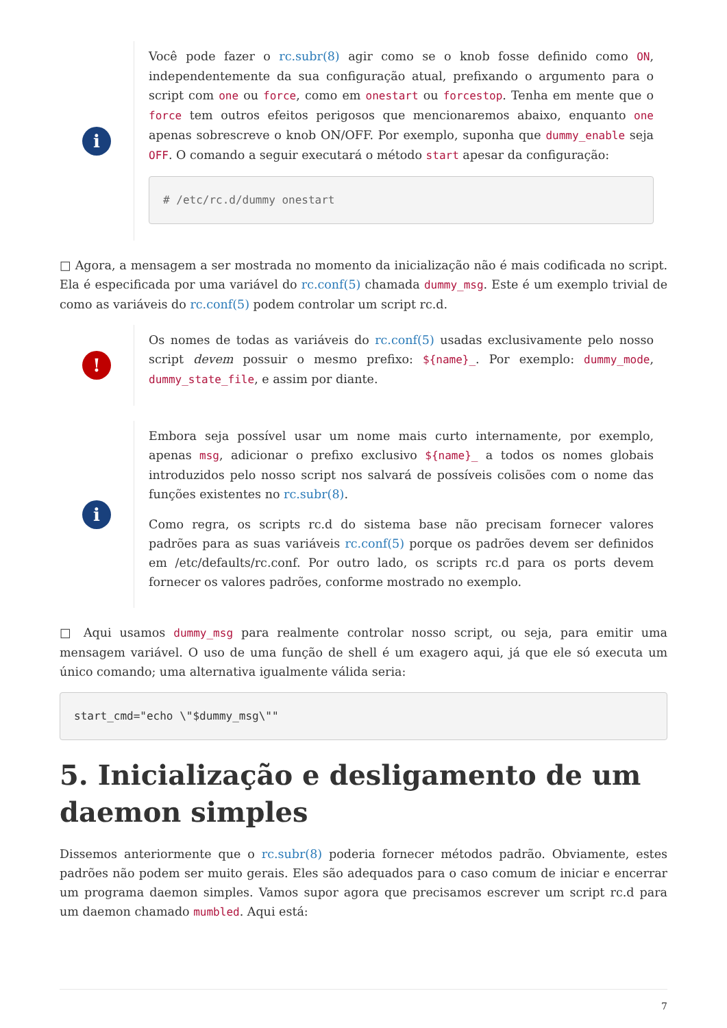i
Você pode fazer o rc.subr(8) agir como se o knob fosse definido como ON, independentemente da sua configuração atual, prefixando o argumento para o script com one ou force, como em onestart ou forcestop. Tenha em mente que o force tem outros efeitos perigosos que mencionaremos abaixo, enquanto one apenas sobrescreve o knob ON/OFF. Por exemplo, suponha que dummy_enable seja OFF. O comando a seguir executará o método start apesar da configuração:
# /etc/rc.d/dummy onestart
□ Agora, a mensagem a ser mostrada no momento da inicialização não é mais codificada no script. Ela é especificada por uma variável do rc.conf(5) chamada dummy_msg. Este é um exemplo trivial de como as variáveis do rc.conf(5) podem controlar um script rc.d.
!
Os nomes de todas as variáveis do rc.conf(5) usadas exclusivamente pelo nosso script devem possuir o mesmo prefixo: ${name}_. Por exemplo: dummy_mode, dummy_state_file, e assim por diante.
i
Embora seja possível usar um nome mais curto internamente, por exemplo, apenas msg, adicionar o prefixo exclusivo ${name}_ a todos os nomes globais introduzidos pelo nosso script nos salvará de possíveis colisões com o nome das funções existentes no rc.subr(8).
Como regra, os scripts rc.d do sistema base não precisam fornecer valores padrões para as suas variáveis rc.conf(5) porque os padrões devem ser definidos em /etc/defaults/rc.conf. Por outro lado, os scripts rc.d para os ports devem fornecer os valores padrões, conforme mostrado no exemplo.
□ Aqui usamos dummy_msg para realmente controlar nosso script, ou seja, para emitir uma mensagem variável. O uso de uma função de shell é um exagero aqui, já que ele só executa um único comando; uma alternativa igualmente válida seria:
start_cmd="echo \"$dummy_msg\""
5. Inicialização e desligamento de um daemon simples
Dissemos anteriormente que o rc.subr(8) poderia fornecer métodos padrão. Obviamente, estes padrões não podem ser muito gerais. Eles são adequados para o caso comum de iniciar e encerrar um programa daemon simples. Vamos supor agora que precisamos escrever um script rc.d para um daemon chamado mumbled. Aqui está:
7